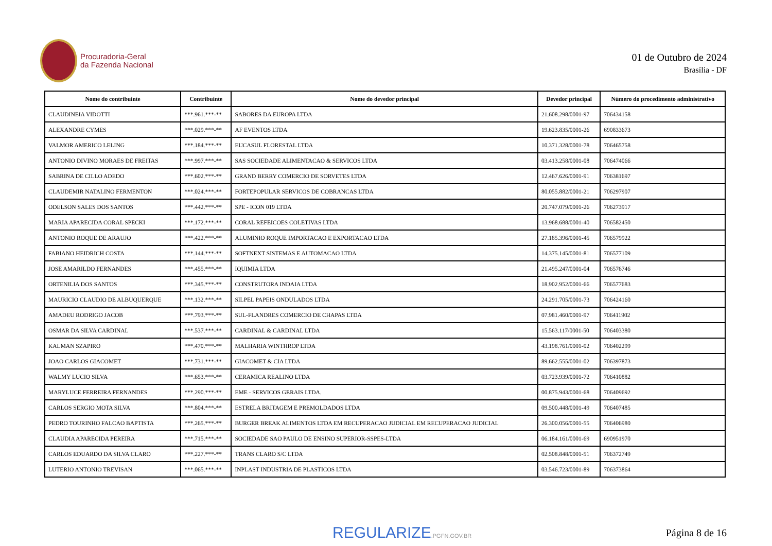Procuradoria-Geral
da Fazenda Nacional
01 de Outubro de 2024
Brasília - DF
| Nome do contribuinte | Contribuinte | Nome do devedor principal | Devedor principal | Número do procedimento administrativo |
| --- | --- | --- | --- | --- |
| CLAUDINEIA VIDOTTI | ***.961.***-** | SABORES DA EUROPA LTDA | 21.608.298/0001-97 | 706434158 |
| ALEXANDRE CYMES | ***.029.***-** | AF EVENTOS LTDA | 19.623.835/0001-26 | 690833673 |
| VALMOR AMERICO LELING | ***.184.***-** | EUCASUL FLORESTAL LTDA | 10.371.328/0001-78 | 706465758 |
| ANTONIO DIVINO MORAES DE FREITAS | ***.997.***-** | SAS SOCIEDADE ALIMENTACAO & SERVICOS LTDA | 03.413.258/0001-08 | 706474066 |
| SABRINA DE CILLO ADEDO | ***.602.***-** | GRAND BERRY COMERCIO DE SORVETES LTDA | 12.467.626/0001-91 | 706381697 |
| CLAUDEMIR NATALINO FERMENTON | ***.024.***-** | FORTEPOPULAR SERVICOS DE COBRANCAS LTDA | 80.055.882/0001-21 | 706297907 |
| ODELSON SALES DOS SANTOS | ***.442.***-** | SPE - ICON 019 LTDA | 20.747.079/0001-26 | 706273917 |
| MARIA APARECIDA CORAL SPECKI | ***.172.***-** | CORAL REFEICOES COLETIVAS LTDA | 13.968.688/0001-40 | 706582450 |
| ANTONIO ROQUE DE ARAUJO | ***.422.***-** | ALUMINIO ROQUE IMPORTACAO E EXPORTACAO LTDA | 27.185.396/0001-45 | 706579922 |
| FABIANO HEIDRICH COSTA | ***.144.***-** | SOFTNEXT SISTEMAS E AUTOMACAO LTDA | 14.375.145/0001-81 | 706577109 |
| JOSE AMARILDO FERNANDES | ***.455.***-** | IQUIMIA LTDA | 21.495.247/0001-04 | 706576746 |
| ORTENILIA DOS SANTOS | ***.345.***-** | CONSTRUTORA INDAIA LTDA | 18.902.952/0001-66 | 706577683 |
| MAURICIO CLAUDIO DE ALBUQUERQUE | ***.132.***-** | SILPEL PAPEIS ONDULADOS LTDA | 24.291.705/0001-73 | 706424160 |
| AMADEU RODRIGO JACOB | ***.793.***-** | SUL-FLANDRES COMERCIO DE CHAPAS LTDA | 07.981.460/0001-97 | 706411902 |
| OSMAR DA SILVA CARDINAL | ***.537.***-** | CARDINAL & CARDINAL LTDA | 15.563.117/0001-50 | 706403380 |
| KALMAN SZAPIRO | ***.470.***-** | MALHARIA WINTHROP LTDA | 43.198.761/0001-02 | 706402299 |
| JOAO CARLOS GIACOMET | ***.731.***-** | GIACOMET & CIA LTDA | 89.662.555/0001-02 | 706397873 |
| WALMY LUCIO SILVA | ***.653.***-** | CERAMICA REALINO LTDA | 03.723.939/0001-72 | 706410882 |
| MARYLUCE FERREIRA FERNANDES | ***.290.***-** | EME - SERVICOS GERAIS LTDA. | 00.875.943/0001-68 | 706409692 |
| CARLOS SERGIO MOTA SILVA | ***.804.***-** | ESTRELA BRITAGEM E PREMOLDADOS LTDA | 09.500.448/0001-49 | 706407485 |
| PEDRO TOURINHO FALCAO BAPTISTA | ***.265.***-** | BURGER BREAK ALIMENTOS LTDA EM RECUPERACAO JUDICIAL EM RECUPERACAO JUDICIAL | 26.300.056/0001-55 | 706406980 |
| CLAUDIA APARECIDA PEREIRA | ***.715.***-** | SOCIEDADE SAO PAULO DE ENSINO SUPERIOR-SSPES-LTDA | 06.184.161/0001-69 | 690951970 |
| CARLOS EDUARDO DA SILVA CLARO | ***.227.***-** | TRANS CLARO S/C LTDA | 02.508.848/0001-51 | 706372749 |
| LUTERIO ANTONIO TREVISAN | ***.065.***-** | INPLAST INDUSTRIA DE PLASTICOS LTDA | 03.546.723/0001-89 | 706373864 |
REGULARIZE.PGFN.GOV.BR
Página 8 de 16